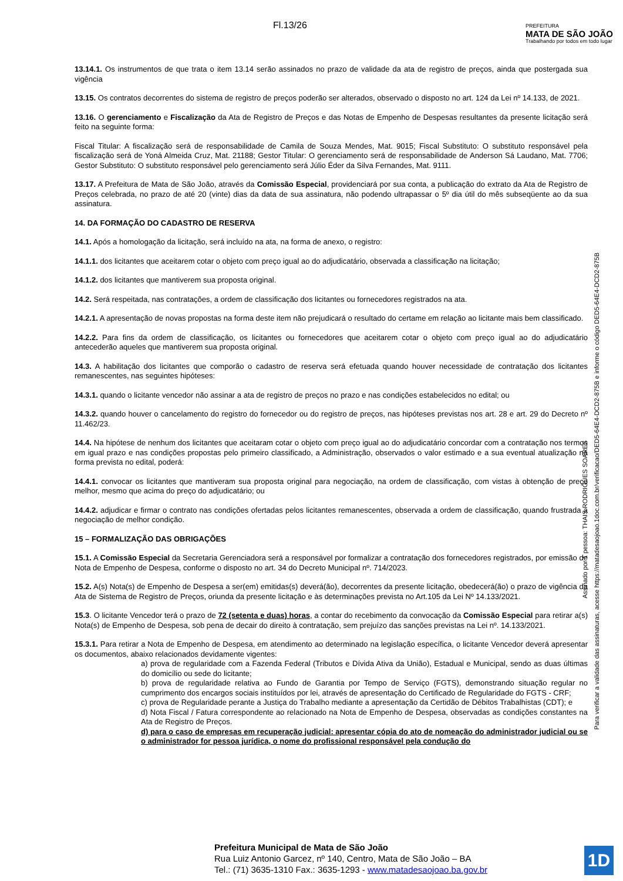Fl.13/26
PREFEITURA
MATA DE SÃO JOÃO
Trabalhando por todos em todo lugar
13.14.1. Os instrumentos de que trata o item 13.14 serão assinados no prazo de validade da ata de registro de preços, ainda que postergada sua vigência
13.15. Os contratos decorrentes do sistema de registro de preços poderão ser alterados, observado o disposto no art. 124 da Lei nº 14.133, de 2021.
13.16. O gerenciamento e Fiscalização da Ata de Registro de Preços e das Notas de Empenho de Despesas resultantes da presente licitação será feito na seguinte forma:
Fiscal Titular: A fiscalização será de responsabilidade de Camila de Souza Mendes, Mat. 9015; Fiscal Substituto: O substituto responsável pela fiscalização será de Yoná Almeida Cruz, Mat. 21188; Gestor Titular: O gerenciamento será de responsabilidade de Anderson Sá Laudano, Mat. 7706; Gestor Substituto: O substituto responsável pelo gerenciamento será Júlio Éder da Silva Fernandes, Mat. 9111.
13.17. A Prefeitura de Mata de São João, através da Comissão Especial, providenciará por sua conta, a publicação do extrato da Ata de Registro de Preços celebrada, no prazo de até 20 (vinte) dias da data de sua assinatura, não podendo ultrapassar o 5º dia útil do mês subseqüente ao da sua assinatura.
14. DA FORMAÇÃO DO CADASTRO DE RESERVA
14.1. Após a homologação da licitação, será incluído na ata, na forma de anexo, o registro:
14.1.1. dos licitantes que aceitarem cotar o objeto com preço igual ao do adjudicatário, observada a classificação na licitação;
14.1.2. dos licitantes que mantiverem sua proposta original.
14.2. Será respeitada, nas contratações, a ordem de classificação dos licitantes ou fornecedores registrados na ata.
14.2.1. A apresentação de novas propostas na forma deste item não prejudicará o resultado do certame em relação ao licitante mais bem classificado.
14.2.2. Para fins da ordem de classificação, os licitantes ou fornecedores que aceitarem cotar o objeto com preço igual ao do adjudicatário antecederão aqueles que mantiverem sua proposta original.
14.3. A habilitação dos licitantes que comporão o cadastro de reserva será efetuada quando houver necessidade de contratação dos licitantes remanescentes, nas seguintes hipóteses:
14.3.1. quando o licitante vencedor não assinar a ata de registro de preços no prazo e nas condições estabelecidos no edital; ou
14.3.2. quando houver o cancelamento do registro do fornecedor ou do registro de preços, nas hipóteses previstas nos art. 28 e art. 29 do Decreto nº 11.462/23.
14.4. Na hipótese de nenhum dos licitantes que aceitaram cotar o objeto com preço igual ao do adjudicatário concordar com a contratação nos termos em igual prazo e nas condições propostas pelo primeiro classificado, a Administração, observados o valor estimado e a sua eventual atualização na forma prevista no edital, poderá:
14.4.1. convocar os licitantes que mantiveram sua proposta original para negociação, na ordem de classificação, com vistas à obtenção de preço melhor, mesmo que acima do preço do adjudicatário; ou
14.4.2. adjudicar e firmar o contrato nas condições ofertadas pelos licitantes remanescentes, observada a ordem de classificação, quando frustrada a negociação de melhor condição.
15 – FORMALIZAÇÃO DAS OBRIGAÇÕES
15.1. A Comissão Especial da Secretaria Gerenciadora será a responsável por formalizar a contratação dos fornecedores registrados, por emissão de Nota de Empenho de Despesa, conforme o disposto no art. 34 do Decreto Municipal nº. 714/2023.
15.2. A(s) Nota(s) de Empenho de Despesa a ser(em) emitidas(s) deverá(ão), decorrentes da presente licitação, obedecerá(ão) o prazo de vigência da Ata de Sistema de Registro de Preços, oriunda da presente licitação e às determinações prevista no Art.105 da Lei Nº 14.133/2021.
15.3. O licitante Vencedor terá o prazo de 72 (setenta e duas) horas, a contar do recebimento da convocação da Comissão Especial para retirar a(s) Nota(s) de Empenho de Despesa, sob pena de decair do direito à contratação, sem prejuízo das sanções previstas na Lei nº. 14.133/2021.
15.3.1. Para retirar a Nota de Empenho de Despesa, em atendimento ao determinado na legislação específica, o licitante Vencedor deverá apresentar os documentos, abaixo relacionados devidamente vigentes:
a) prova de regularidade com a Fazenda Federal (Tributos e Dívida Ativa da União), Estadual e Municipal, sendo as duas últimas do domicílio ou sede do licitante;
b) prova de regularidade relativa ao Fundo de Garantia por Tempo de Serviço (FGTS), demonstrando situação regular no cumprimento dos encargos sociais instituídos por lei, através de apresentação do Certificado de Regularidade do FGTS - CRF;
c) prova de Regularidade perante a Justiça do Trabalho mediante a apresentação da Certidão de Débitos Trabalhistas (CDT); e
d) Nota Fiscal / Fatura correspondente ao relacionado na Nota de Empenho de Despesa, observadas as condições constantes na Ata de Registro de Preços.
d) para o caso de empresas em recuperação judicial: apresentar cópia do ato de nomeação do administrador judicial ou se o administrador for pessoa jurídica, o nome do profissional responsável pela condução do
Assinado por 1 pessoa: THAIS RODRIGUES SOARES
Para verificar a validade das assinaturas, acesse https://matadesaojoao.1doc.com.br/verificacao/DED5-64E4-DCD2-875B e informe o código DED5-64E4-DCD2-875B
Prefeitura Municipal de Mata de São João
Rua Luiz Antonio Garcez, nº 140, Centro, Mata de São João – BA
Tel.: (71) 3635-1310 Fax.: 3635-1293 - www.matadesaojoao.ba.gov.br
1D